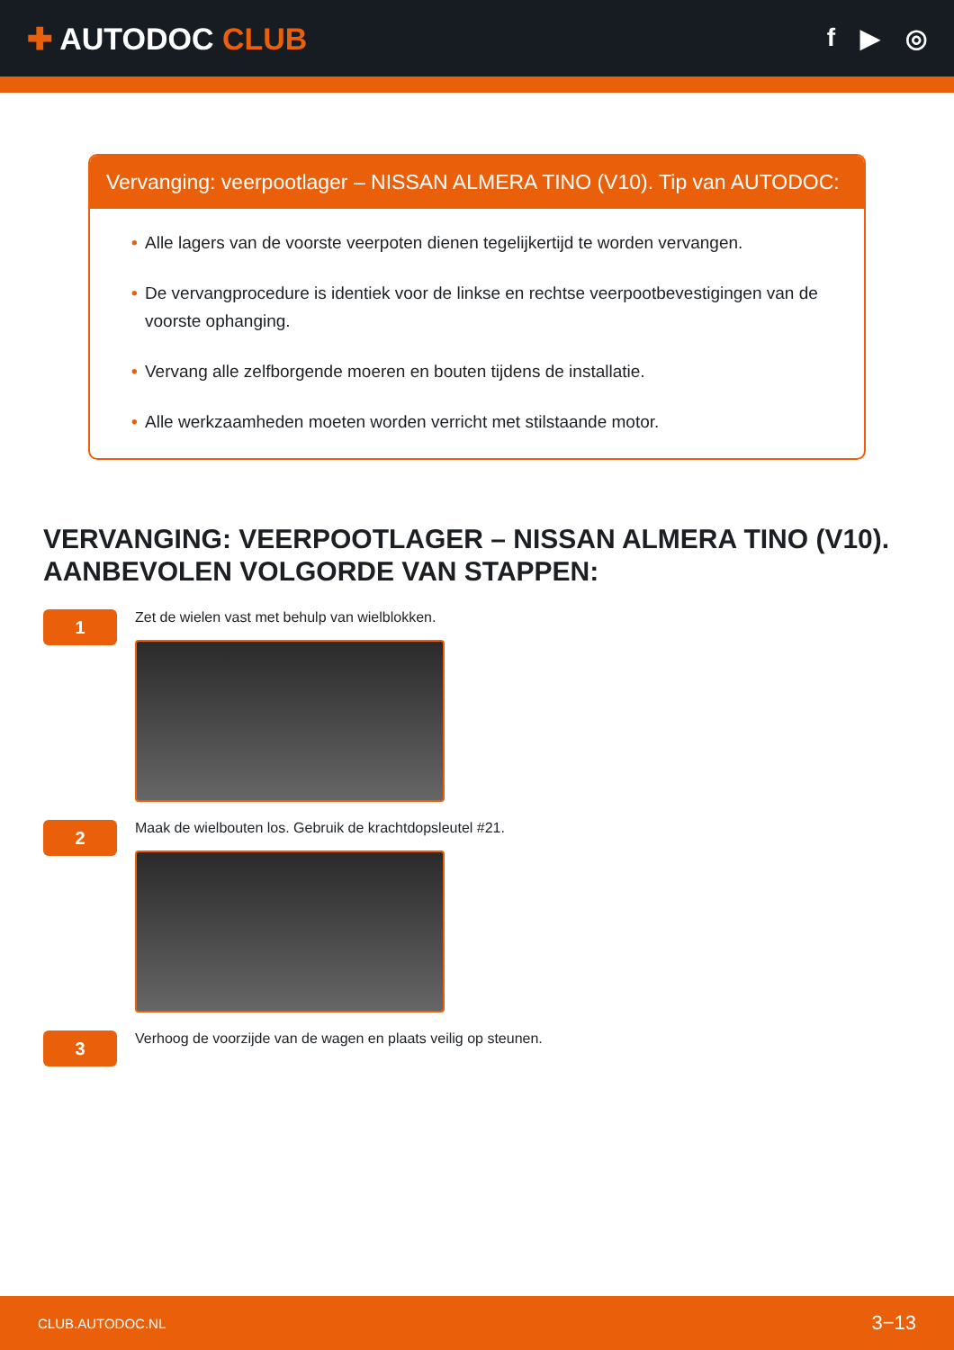✚ AUTODOC CLUB
f ▶ ◎
Vervanging: veerpootlager – NISSAN ALMERA TINO (V10). Tip van AUTODOC:
• Alle lagers van de voorste veerpoten dienen tegelijkertijd te worden vervangen.
• De vervangprocedure is identiek voor de linkse en rechtse veerpootbevestigingen van de voorste ophanging.
• Vervang alle zelfborgende moeren en bouten tijdens de installatie.
• Alle werkzaamheden moeten worden verricht met stilstaande motor.
VERVANGING: VEERPOOTLAGER – NISSAN ALMERA TINO (V10). AANBEVOLEN VOLGORDE VAN STAPPEN:
1
Zet de wielen vast met behulp van wielblokken.
2
Maak de wielbouten los. Gebruik de krachtdopsleutel #21.
3
Verhoog de voorzijde van de wagen en plaats veilig op steunen.
CLUB.AUTODOC.NL 3−13